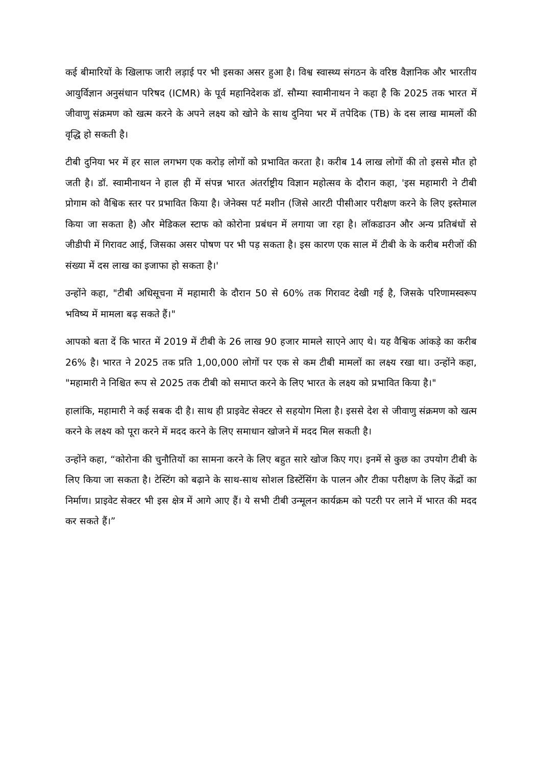कई बीमारियों के खिलाफ जारी लड़ाई पर भी इसका असर हुआ है। विश्व स्वास्थ्य संगठन के वरिष्ठ वैज्ञानिक और भारतीय आयुर्विज्ञान अनुसंधान परिषद (ICMR) के पूर्व महानिदेशक डॉ. सौम्या स्वामीनाथन ने कहा है कि 2025 तक भारत में जीवाणु संक्रमण को खत्म करने के अपने लक्ष्य को खोने के साथ दुनिया भर में तपेदिक (TB) के दस लाख मामलों की वृद्धि हो सकती है।
टीबी दुनिया भर में हर साल लगभग एक करोड़ लोगों को प्रभावित करता है। करीब 14 लाख लोगों की तो इससे मौत हो जती है। डॉ. स्वामीनाथन ने हाल ही में संपन्न भारत अंतर्राष्ट्रीय विज्ञान महोत्सव के दौरान कहा, 'इस महामारी ने टीबी प्रोगाम को वैश्विक स्तर पर प्रभावित किया है। जेनेक्स पर्ट मशीन (जिसे आरटी पीसीआर परीक्षण करने के लिए इस्तेमाल किया जा सकता है) और मेडिकल स्टाफ को कोरोना प्रबंधन में लगाया जा रहा है। लॉकडाउन और अन्य प्रतिबंधों से जीडीपी में गिरावट आई, जिसका असर पोषण पर भी पड़ सकता है। इस कारण एक साल में टीबी के के करीब मरीजों की संख्या में दस लाख का इजाफा हो सकता है।'
उन्होंने कहा, "टीबी अधिसूचना में महामारी के दौरान 50 से 60% तक गिरावट देखी गई है, जिसके परिणामस्वरूप भविष्य में मामला बढ़ सकते हैं।"
आपको बता दें कि भारत में 2019 में टीबी के 26 लाख 90 हजार मामले साएने आए थे। यह वैश्विक आंकड़े का करीब 26% है। भारत ने 2025 तक प्रति 1,00,000 लोगों पर एक से कम टीबी मामलों का लक्ष्य रखा था। उन्होंने कहा, "महामारी ने निश्चित रूप से 2025 तक टीबी को समाप्त करने के लिए भारत के लक्ष्य को प्रभावित किया है।"
हालांकि, महामारी ने कई सबक दी है। साथ ही प्राइवेट सेक्टर से सहयोग मिला है। इससे देश से जीवाणु संक्रमण को खत्म करने के लक्ष्य को पूरा करने में मदद करने के लिए समाधान खोजने में मदद मिल सकती है।
उन्होंने कहा, “कोरोना की चुनौतियों का सामना करने के लिए बहुत सारे खोज किए गए। इनमें से कुछ का उपयोग टीबी के लिए किया जा सकता है। टेस्टिंग को बढ़ाने के साथ-साथ सोशल डिस्टेंसिंग के पालन और टीका परीक्षण के लिए केंद्रों का निर्माण। प्राइवेट सेक्टर भी इस क्षेत्र में आगे आए हैं। ये सभी टीबी उन्मूलन कार्यक्रम को पटरी पर लाने में भारत की मदद कर सकते हैं।”